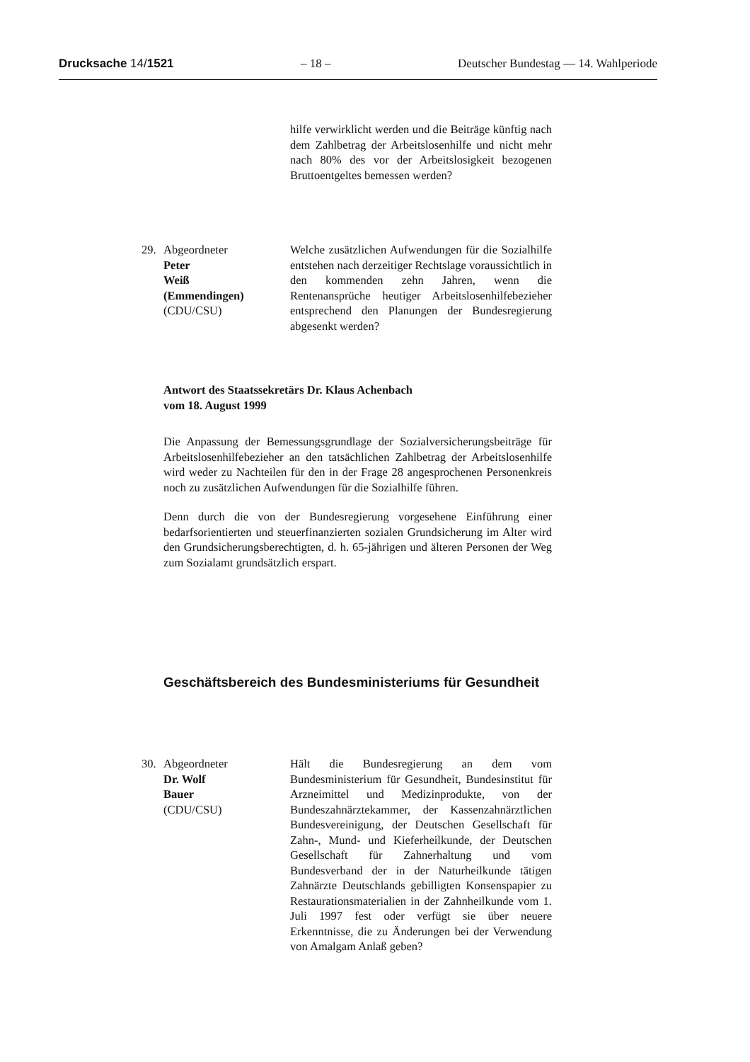Drucksache 14/1521 – 18 – Deutscher Bundestag — 14. Wahlperiode
hilfe verwirklicht werden und die Beiträge künftig nach dem Zahlbetrag der Arbeitslosenhilfe und nicht mehr nach 80% des vor der Arbeitslosigkeit bezogenen Bruttoentgeltes bemessen werden?
29. Abgeordneter
Peter
Weiß
(Emmendingen)
(CDU/CSU)
Welche zusätzlichen Aufwendungen für die Sozialhilfe entstehen nach derzeitiger Rechtslage voraussichtlich in den kommenden zehn Jahren, wenn die Rentenansprüche heutiger Arbeitslosenhilfebezieher entsprechend den Planungen der Bundesregierung abgesenkt werden?
Antwort des Staatssekretärs Dr. Klaus Achenbach
vom 18. August 1999
Die Anpassung der Bemessungsgrundlage der Sozialversicherungsbeiträge für Arbeitslosenhilfebezieher an den tatsächlichen Zahlbetrag der Arbeitslosenhilfe wird weder zu Nachteilen für den in der Frage 28 angesprochenen Personenkreis noch zu zusätzlichen Aufwendungen für die Sozialhilfe führen.
Denn durch die von der Bundesregierung vorgesehene Einführung einer bedarfsorientierten und steuerfinanzierten sozialen Grundsicherung im Alter wird den Grundsicherungsberechtigten, d. h. 65-jährigen und älteren Personen der Weg zum Sozialamt grundsätzlich erspart.
Geschäftsbereich des Bundesministeriums für Gesundheit
30. Abgeordneter
Dr. Wolf
Bauer
(CDU/CSU)
Hält die Bundesregierung an dem vom Bundesministerium für Gesundheit, Bundesinstitut für Arzneimittel und Medizinprodukte, von der Bundeszahnärztekammer, der Kassenzahnärztlichen Bundesvereinigung, der Deutschen Gesellschaft für Zahn-, Mund- und Kieferheilkunde, der Deutschen Gesellschaft für Zahnerhaltung und vom Bundesverband der in der Naturheilkunde tätigen Zahnärzte Deutschlands gebilligten Konsenspapier zu Restaurationsmaterialien in der Zahnheilkunde vom 1. Juli 1997 fest oder verfügt sie über neuere Erkenntnisse, die zu Änderungen bei der Verwendung von Amalgam Anlaß geben?